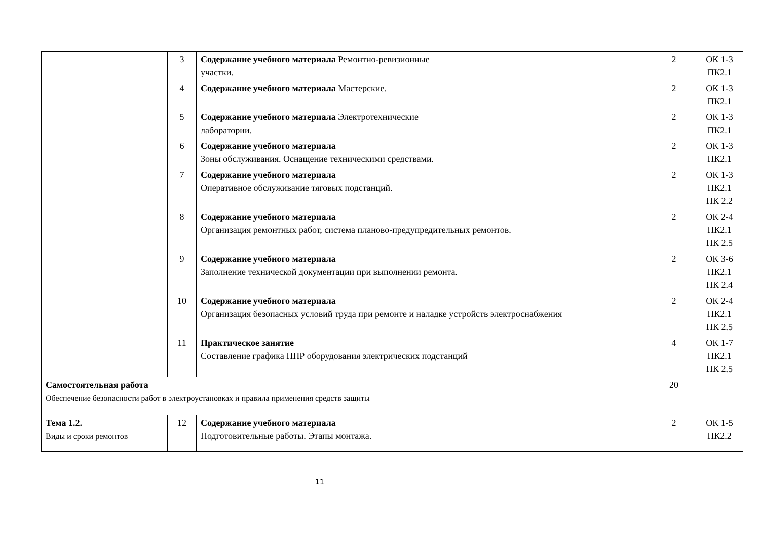| | 3 | Содержание учебного материала Ремонтно-ревизионные участки. | 2 | ОК 1-3 ПК2.1 |
| | 4 | Содержание учебного материала Мастерские. | 2 | ОК 1-3 ПК2.1 |
| | 5 | Содержание учебного материала Электротехнические лаборатории. | 2 | ОК 1-3 ПК2.1 |
| | 6 | Содержание учебного материала Зоны обслуживания. Оснащение техническими средствами. | 2 | ОК 1-3 ПК2.1 |
| | 7 | Содержание учебного материала Оперативное обслуживание тяговых подстанций. | 2 | ОК 1-3 ПК2.1 ПК 2.2 |
| | 8 | Содержание учебного материала Организация ремонтных работ, система планово-предупредительных ремонтов. | 2 | ОК 2-4 ПК2.1 ПК 2.5 |
| | 9 | Содержание учебного материала Заполнение технической документации при выполнении ремонта. | 2 | ОК 3-6 ПК2.1 ПК 2.4 |
| | 10 | Содержание учебного материала Организация безопасных условий труда при ремонте и наладке устройств электроснабжения | 2 | ОК 2-4 ПК2.1 ПК 2.5 |
| | 11 | Практическое занятие Составление графика ППР оборудования электрических подстанций | 4 | ОК 1-7 ПК2.1 ПК 2.5 |
| Самостоятельная работа Обеспечение безопасности работ в электроустановках и правила применения средств защиты | | | 20 | |
| Тема 1.2. Виды и сроки ремонтов | 12 | Содержание учебного материала Подготовительные работы. Этапы монтажа. | 2 | ОК 1-5 ПК2.2 |
11